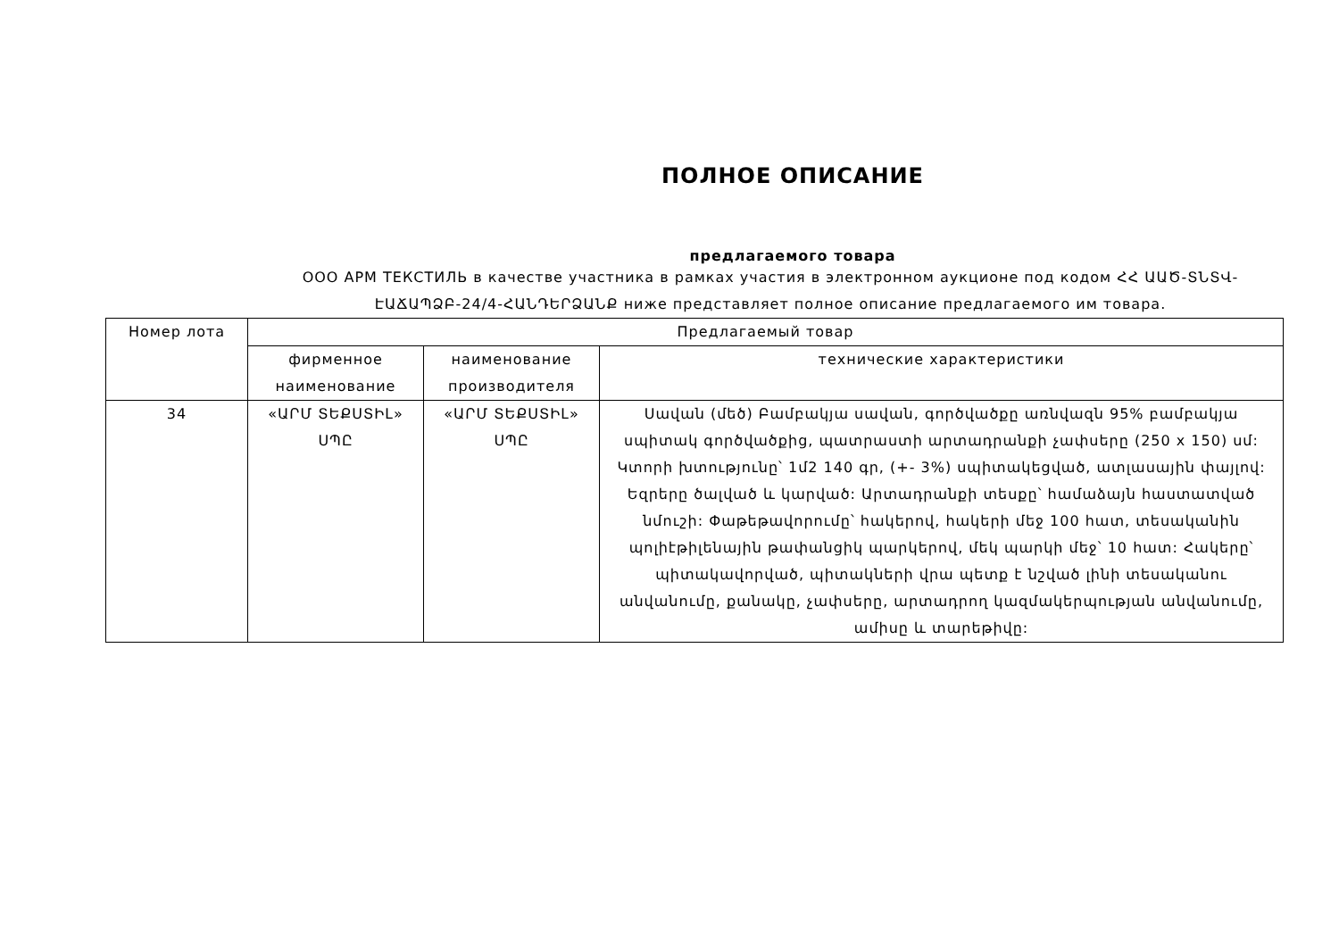ПОЛНОЕ ОПИСАНИЕ
предлагаемого товара
ООО АРМ ТЕКСТИЛЬ в качестве участника в рамках участия в электронном аукционе под кодом ՀՀ ԱԱԾ-ՏՆՏՎ-ԷԱՃԱՊՁԲ-24/4-ՀԱՆԴԵՐՁԱՆՔ ниже представляет полное описание предлагаемого им товара.
| Номер лота | Предлагаемый товар | | |
| --- | --- | --- | --- |
| | фирменное наименование | наименование производителя | технические характеристики |
| 34 | «ԱՐՄ ՏԵՔՍՏԻԼ» ՍՊԸ | «ԱՐՄ ՏԵՔՍՏԻԼ» ՍՊԸ | Սավան (մեծ) Բամբակյա սավան, գործվածքը առնվազն 95% բամբակյա սպիտակ գործվածքից, պատրաստի արտադրանքի չափսերը (250 x 150) սմ: Կտորի խտությունը՝ 1մ2 140 գր, (+- 3%) սպիտակեցված, ատլասային փայլով: Եզրերը ծալված և կարված: Արտադրանքի տեսքը՝ համաձայն հաստատված նմուշի: Փաթեթավորումը՝ հակերով, հակերի մեջ 100 հատ, տեսականին պոլիէթիլենային թափանցիկ պարկերով, մեկ պարկի մեջ՝ 10 հատ: Հակերը՝ պիտակավորված, պիտակների վրա պետք է նշված լինի տեսականու անվանումը, քանակը, չափսերը, արտադրող կազմակերպության անվանումը, ամիսը և տարեթիվը: |